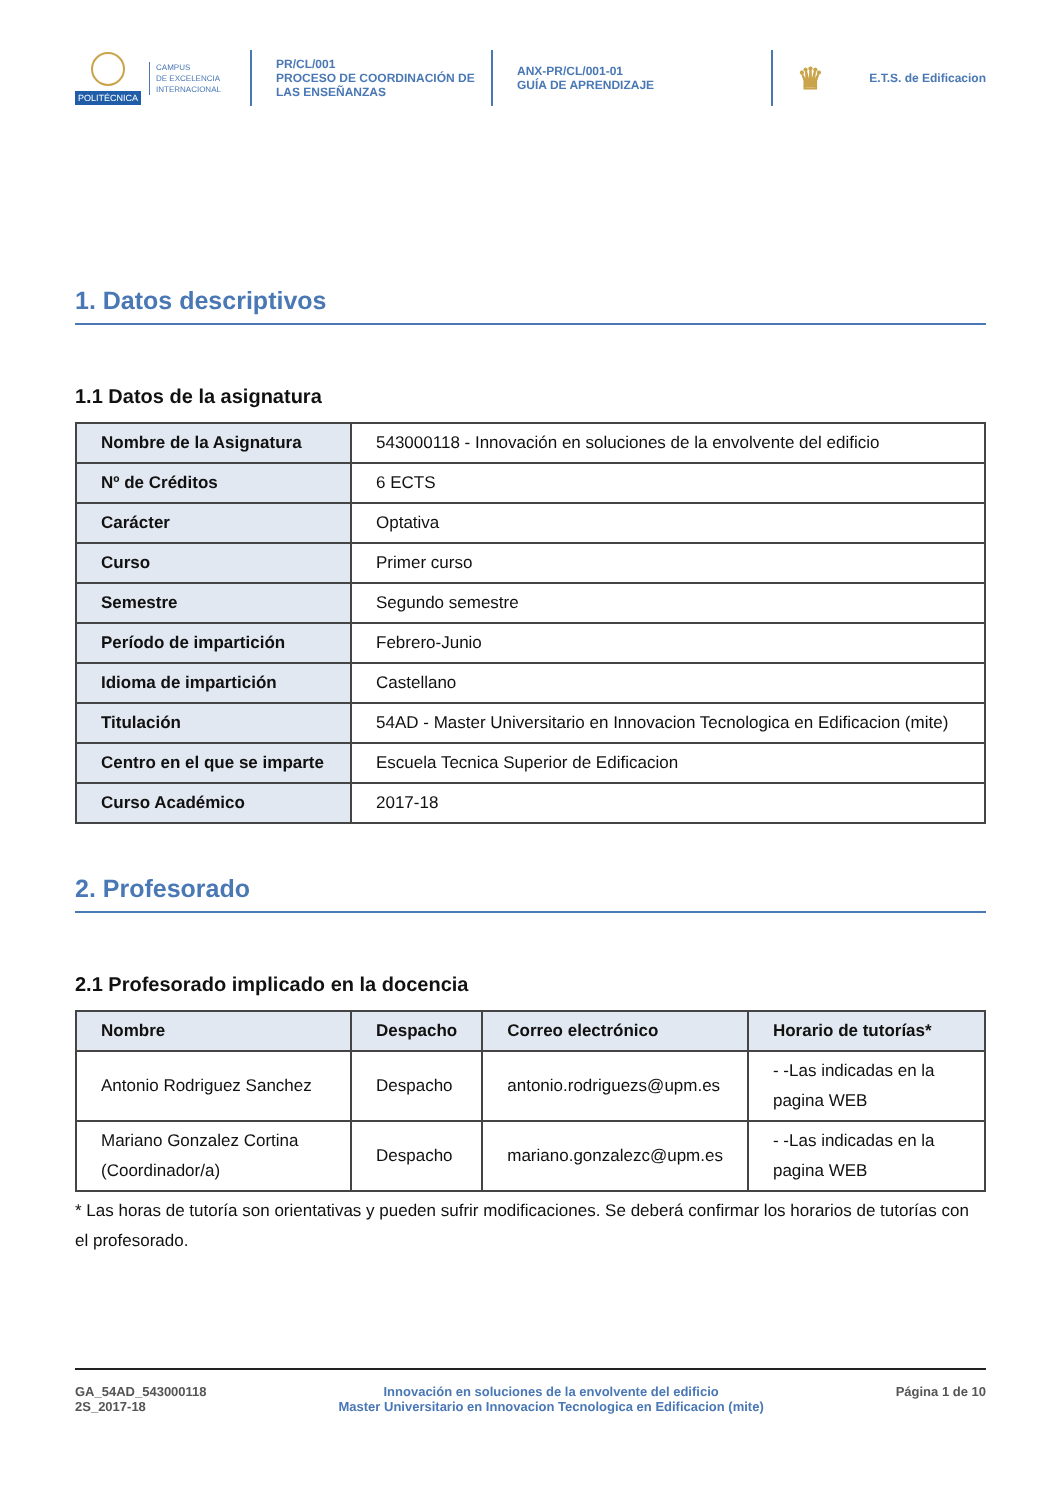POLITÉCNICA
CAMPUS
DE EXCELENCIA
INTERNACIONAL
PR/CL/001
PROCESO DE COORDINACIÓN DE
LAS ENSEÑANZAS
ANX-PR/CL/001-01
GUÍA DE APRENDIZAJE
♛ E.T.S. de Edificacion
1. Datos descriptivos
1.1 Datos de la asignatura
| Nombre de la Asignatura | 543000118 - Innovación en soluciones de la envolvente del edificio |
| Nº de Créditos | 6 ECTS |
| Carácter | Optativa |
| Curso | Primer curso |
| Semestre | Segundo semestre |
| Período de impartición | Febrero-Junio |
| Idioma de impartición | Castellano |
| Titulación | 54AD - Master Universitario en Innovacion Tecnologica en Edificacion (mite) |
| Centro en el que se imparte | Escuela Tecnica Superior de Edificacion |
| Curso Académico | 2017-18 |
2. Profesorado
2.1 Profesorado implicado en la docencia
| Nombre | Despacho | Correo electrónico | Horario de tutorías* |
| --- | --- | --- | --- |
| Antonio Rodriguez Sanchez | Despacho | antonio.rodriguezs@upm.es | - -Las indicadas en la pagina WEB |
| Mariano Gonzalez Cortina (Coordinador/a) | Despacho | mariano.gonzalezc@upm.es | - -Las indicadas en la pagina WEB |
* Las horas de tutoría son orientativas y pueden sufrir modificaciones. Se deberá confirmar los horarios de tutorías con el profesorado.
GA_54AD_543000118
2S_2017-18
Innovación en soluciones de la envolvente del edificio
Master Universitario en Innovacion Tecnologica en Edificacion (mite)
Página 1 de 10